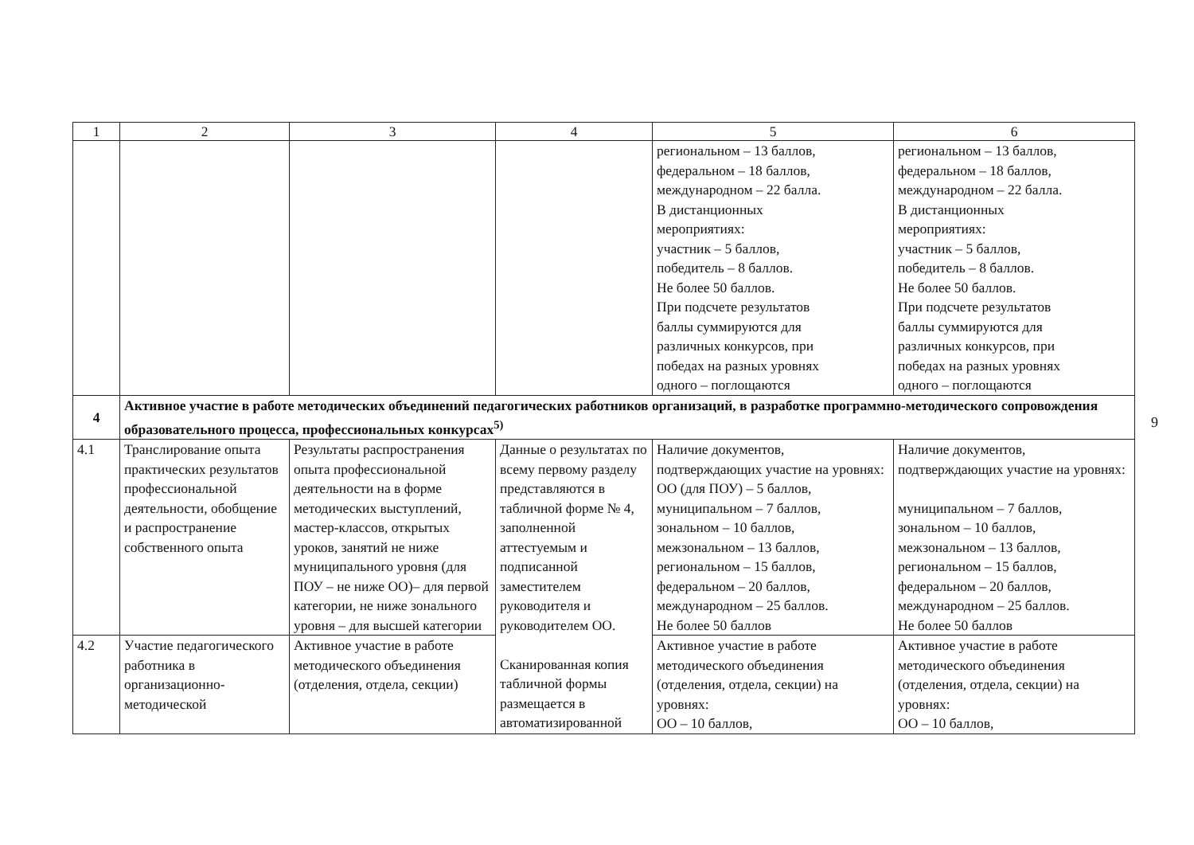| 1 | 2 | 3 | 4 | 5 | 6 |
| --- | --- | --- | --- | --- | --- |
| | | | | региональном – 13 баллов, федеральном – 18 баллов, международном – 22 балла. В дистанционных мероприятиях: участник – 5 баллов, победитель – 8 баллов. Не более 50 баллов. При подсчете результатов баллы суммируются для различных конкурсов, при победах на разных уровнях одного – поглощаются | региональном – 13 баллов, федеральном – 18 баллов, международном – 22 балла. В дистанционных мероприятиях: участник – 5 баллов, победитель – 8 баллов. Не более 50 баллов. При подсчете результатов баллы суммируются для различных конкурсов, при победах на разных уровнях одного – поглощаются |
| 4 | Активное участие в работе методических объединений педагогических работников организаций, в разработке программно-методического сопровождения образовательного процесса, профессиональных конкурсах<sup>5)</sup> | | | | |
| 4.1 | Транслирование опыта практических результатов профессиональной деятельности, обобщение и распространение собственного опыта | Результаты распространения опыта профессиональной деятельности на в форме методических выступлений, мастер-классов, открытых уроков, занятий не ниже муниципального уровня (для ПОУ – не ниже ОО)– для первой категории, не ниже зонального уровня – для высшей категории | Данные о результатах по всему первому разделу представляются в табличной форме № 4, заполненной аттестуемым и подписанной заместителем руководителя и руководителем ОО. Сканированная копия табличной формы размещается в автоматизированной | Наличие документов, подтверждающих участие на уровнях: ОО (для ПОУ) – 5 баллов, муниципальном – 7 баллов, зональном – 10 баллов, межзональном – 13 баллов, региональном – 15 баллов, федеральном – 20 баллов, международном – 25 баллов. Не более 50 баллов | Наличие документов, подтверждающих участие на уровнях: муниципальном – 7 баллов, зональном – 10 баллов, межзональном – 13 баллов, региональном – 15 баллов, федеральном – 20 баллов, международном – 25 баллов. Не более 50 баллов |
| 4.2 | Участие педагогического работника в организационно-методической | Активное участие в работе методического объединения (отделения, отдела, секции) | | Активное участие в работе методического объединения (отделения, отдела, секции) на уровнях: ОО – 10 баллов, | Активное участие в работе методического объединения (отделения, отдела, секции) на уровнях: ОО – 10 баллов, |
9